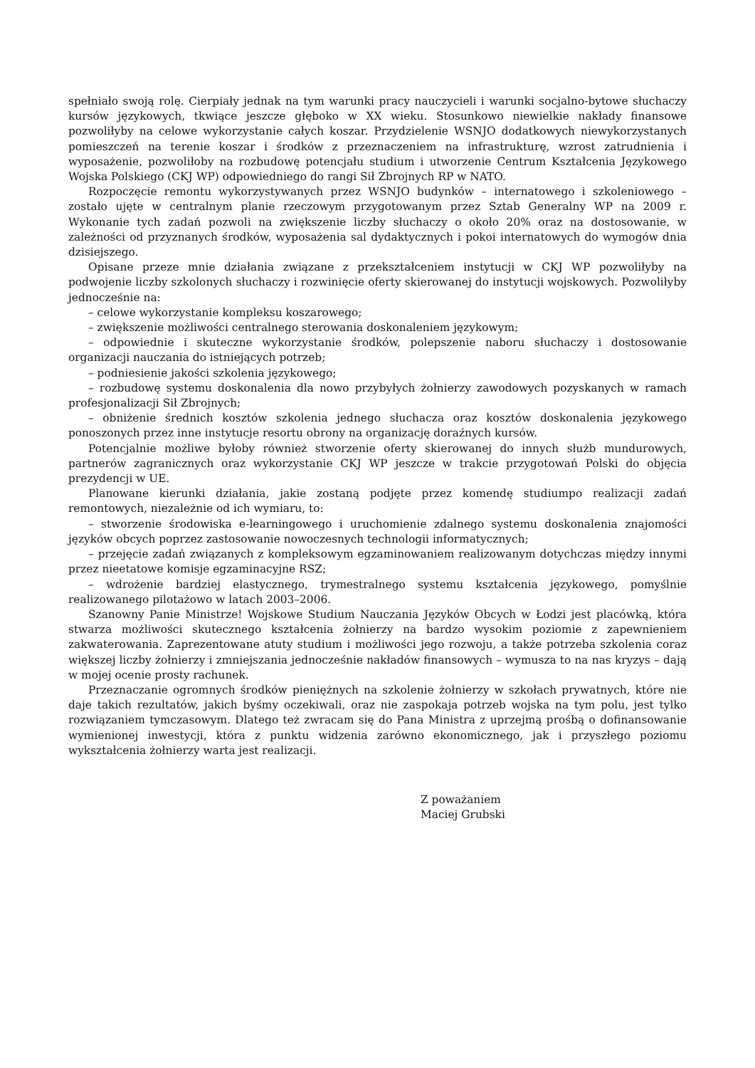spełniało swoją rolę. Cierpiały jednak na tym warunki pracy nauczycieli i warunki socjalno-bytowe słuchaczy kursów językowych, tkwiące jeszcze głęboko w XX wieku. Stosunkowo niewielkie nakłady finansowe pozwoliłyby na celowe wykorzystanie całych koszar. Przydzielenie WSNJO dodatkowych niewykorzystanych pomieszczeń na terenie koszar i środków z przeznaczeniem na infrastrukturę, wzrost zatrudnienia i wyposażenie, pozwoliłoby na rozbudowę potencjału studium i utworzenie Centrum Kształcenia Językowego Wojska Polskiego (CKJ WP) odpowiedniego do rangi Sił Zbrojnych RP w NATO.
Rozpoczęcie remontu wykorzystywanych przez WSNJO budynków – internatowego i szkoleniowego – zostało ujęte w centralnym planie rzeczowym przygotowanym przez Sztab Generalny WP na 2009 r. Wykonanie tych zadań pozwoli na zwiększenie liczby słuchaczy o około 20% oraz na dostosowanie, w zależności od przyznanych środków, wyposażenia sal dydaktycznych i pokoi internatowych do wymogów dnia dzisiejszego.
Opisane przeze mnie działania związane z przekształceniem instytucji w CKJ WP pozwoliłyby na podwojenie liczby szkolonych słuchaczy i rozwinięcie oferty skierowanej do instytucji wojskowych. Pozwoliłyby jednocześnie na:
– celowe wykorzystanie kompleksu koszarowego;
– zwiększenie możliwości centralnego sterowania doskonaleniem językowym;
– odpowiednie i skuteczne wykorzystanie środków, polepszenie naboru słuchaczy i dostosowanie organizacji nauczania do istniejących potrzeb;
– podniesienie jakości szkolenia językowego;
– rozbudowę systemu doskonalenia dla nowo przybyłych żołnierzy zawodowych pozyskanych w ramach profesjonalizacji Sił Zbrojnych;
– obniżenie średnich kosztów szkolenia jednego słuchacza oraz kosztów doskonalenia językowego ponoszonych przez inne instytucje resortu obrony na organizację doraźnych kursów.
Potencjalnie możliwe byłoby również stworzenie oferty skierowanej do innych służb mundurowych, partnerów zagranicznych oraz wykorzystanie CKJ WP jeszcze w trakcie przygotowań Polski do objęcia prezydencji w UE.
Planowane kierunki działania, jakie zostaną podjęte przez komendę studiumpo realizacji zadań remontowych, niezależnie od ich wymiaru, to:
– stworzenie środowiska e-learningowego i uruchomienie zdalnego systemu doskonalenia znajomości języków obcych poprzez zastosowanie nowoczesnych technologii informatycznych;
– przejęcie zadań związanych z kompleksowym egzaminowaniem realizowanym dotychczas między innymi przez nieetatowe komisje egzaminacyjne RSZ;
– wdrożenie bardziej elastycznego, trymestralnego systemu kształcenia językowego, pomyślnie realizowanego pilotażowo w latach 2003–2006.
Szanowny Panie Ministrze! Wojskowe Studium Nauczania Języków Obcych w Łodzi jest placówką, która stwarza możliwości skutecznego kształcenia żołnierzy na bardzo wysokim poziomie z zapewnieniem zakwaterowania. Zaprezentowane atuty studium i możliwości jego rozwoju, a także potrzeba szkolenia coraz większej liczby żołnierzy i zmniejszania jednocześnie nakładów finansowych – wymusza to na nas kryzys – dają w mojej ocenie prosty rachunek.
Przeznaczanie ogromnych środków pieniężnych na szkolenie żołnierzy w szkołach prywatnych, które nie daje takich rezultatów, jakich byśmy oczekiwali, oraz nie zaspokaja potrzeb wojska na tym polu, jest tylko rozwiązaniem tymczasowym. Dlatego też zwracam się do Pana Ministra z uprzejmą prośbą o dofinansowanie wymienionej inwestycji, która z punktu widzenia zarówno ekonomicznego, jak i przyszłego poziomu wykształcenia żołnierzy warta jest realizacji.
Z poważaniem
Maciej Grubski